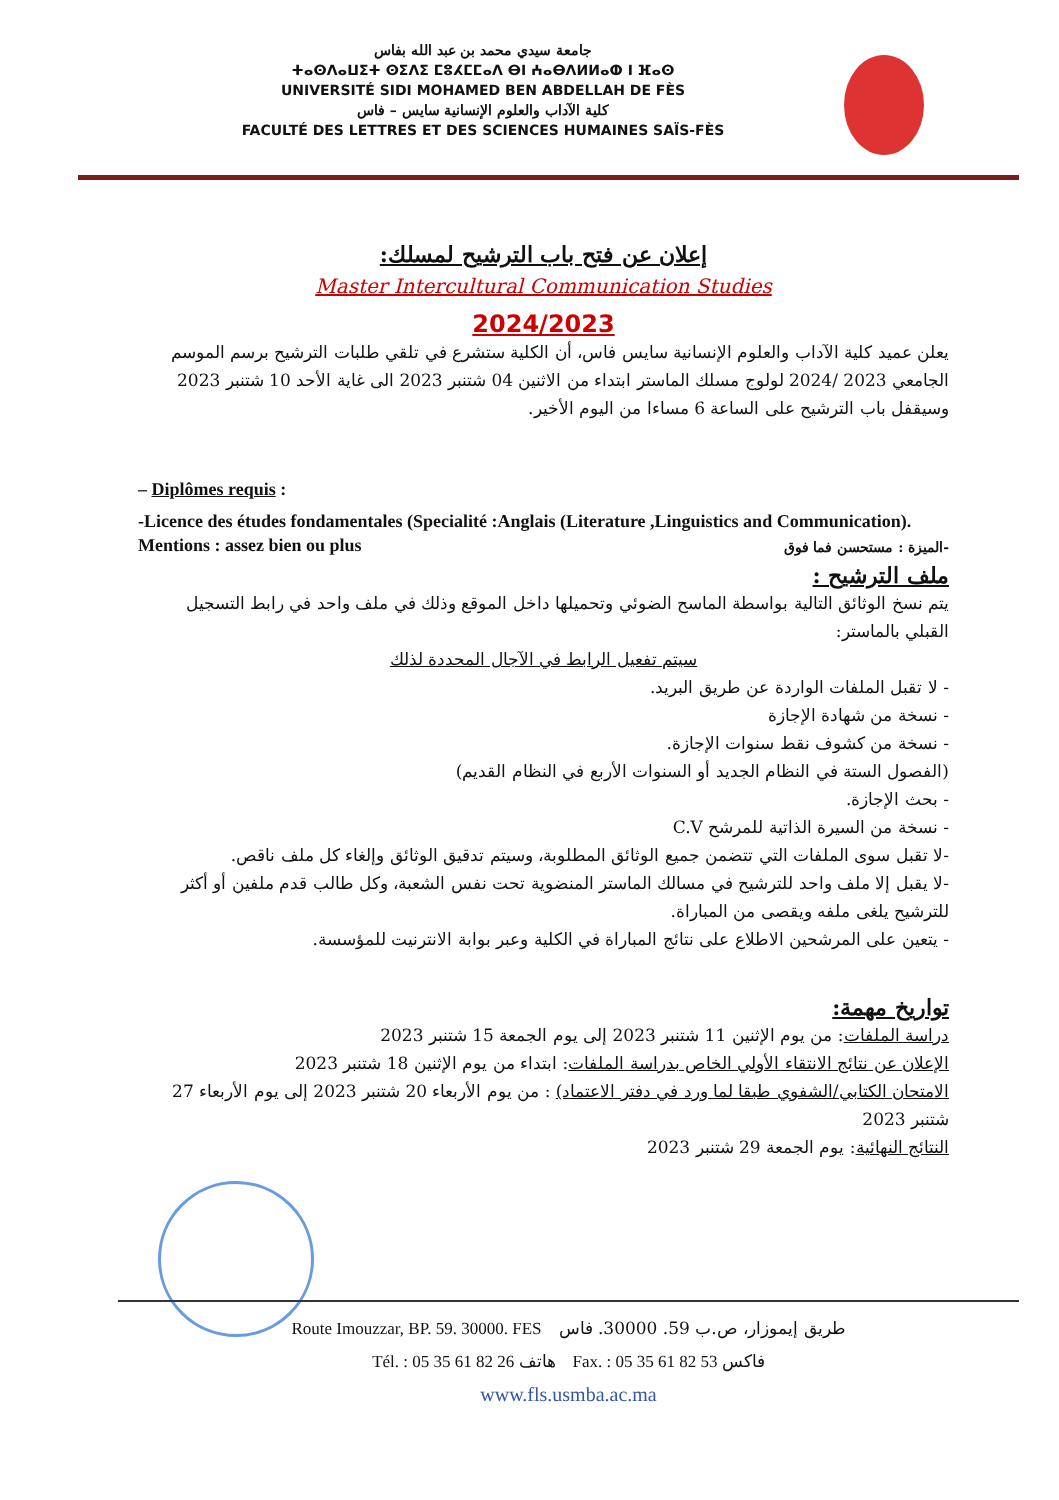جامعة سيدي محمد بن عبد الله بفاس
ⵜⴰⵙⴷⴰⵡⵉⵜ ⵙⵉⴷⵉ ⵎⵓⵃⵎⵎⴰⴷ ⴱⵏ ⵄⴰⴱⴷⵍⵍⴰⵀ ⵏ ⴼⴰⵙ
UNIVERSITÉ SIDI MOHAMED BEN ABDELLAH DE FÈS
كلية الآداب والعلوم الإنسانية سايس – فاس
FACULTÉ DES LETTRES ET DES SCIENCES HUMAINES SAÏS-FÈS
إعلان عن فتح باب الترشيح لمسلك:
Master Intercultural Communication Studies
2024/2023
يعلن عميد كلية الآداب والعلوم الإنسانية سايس فاس، أن الكلية ستشرع في تلقي طلبات الترشيح برسم الموسم الجامعي 2023 /2024 لولوج مسلك الماستر ابتداء من الاثنين 04 شتنبر 2023 الى غاية الأحد 10 شتنبر 2023 وسيقفل باب الترشيح على الساعة 6 مساءا من اليوم الأخير.
– Diplômes requis :
-Licence des études fondamentales (Specialité :Anglais (Literature ,Linguistics and Communication).
Mentions : assez bien ou plus -الميزة : مستحسن فما فوق
ملف الترشيح :
يتم نسخ الوثائق التالية بواسطة الماسح الضوئي وتحميلها داخل الموقع وذلك في ملف واحد في رابط التسجيل القبلي بالماستر:
سيتم تفعيل الرابط في الآجال المحددة لذلك
- لا تقبل الملفات الواردة عن طريق البريد.
- نسخة من شهادة الإجازة
- نسخة من كشوف نقط سنوات الإجازة.
(الفصول الستة في النظام الجديد أو السنوات الأربع في النظام القديم)
- بحث الإجازة.
- نسخة من السيرة الذاتية للمرشح C.V
-لا تقبل سوى الملفات التي تتضمن جميع الوثائق المطلوبة، وسيتم تدقيق الوثائق وإلغاء كل ملف ناقص.
-لا يقبل إلا ملف واحد للترشيح في مسالك الماستر المنضوية تحت نفس الشعبة، وكل طالب قدم ملفين أو أكثر للترشيح يلغى ملفه ويقصى من المباراة.
- يتعين على المرشحين الاطلاع على نتائج المباراة في الكلية وعبر بوابة الانترنيت للمؤسسة.
تواريخ مهمة:
دراسة الملفات: من يوم الإثنين 11 شتنبر 2023 إلى يوم الجمعة 15 شتنبر 2023
الإعلان عن نتائج الانتقاء الأولي الخاص بدراسة الملفات: ابتداء من يوم الإثنين 18 شتنبر 2023
الامتحان الكتابي/الشفوي طبقا لما ورد في دفتر الاعتماد) : من يوم الأربعاء 20 شتنبر 2023 إلى يوم الأربعاء 27 شتنبر 2023
النتائج النهائية: يوم الجمعة 29 شتنبر 2023
Route Imouzzar, BP. 59. 30000. FES طريق إيموزار، ص.ب 59. 30000. فاس
Tél. : 05 35 61 82 26 هاتف Fax. : 05 35 61 82 53 فاكس
www.fls.usmba.ac.ma